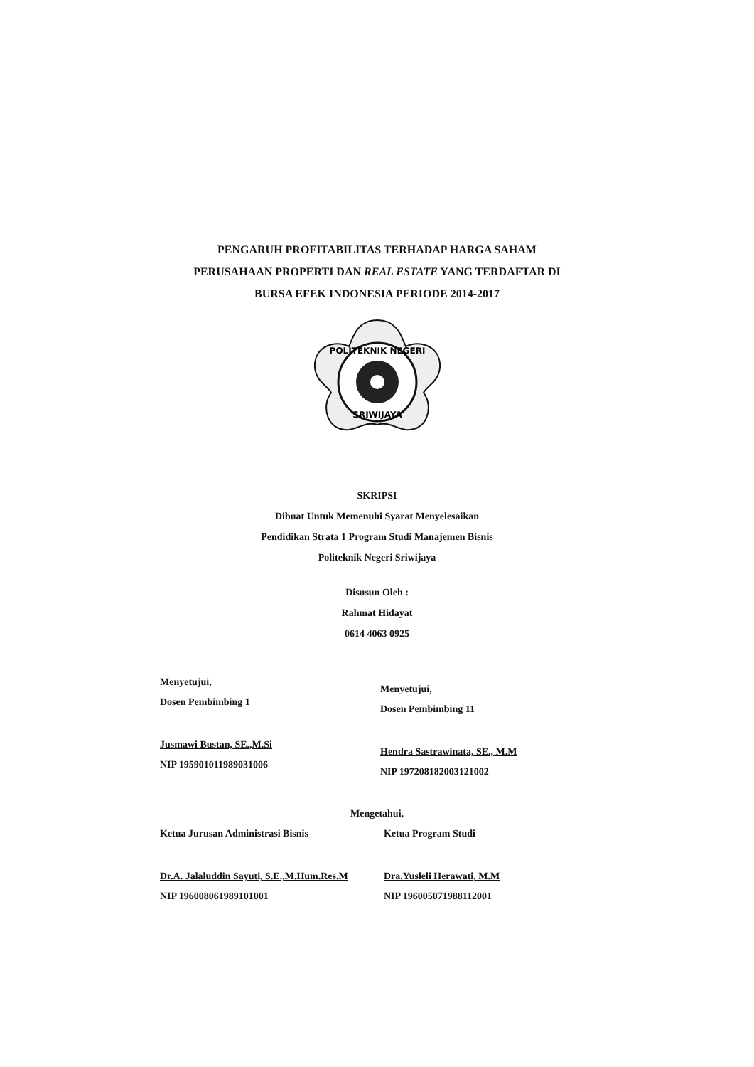PENGARUH PROFITABILITAS TERHADAP HARGA SAHAM
PERUSAHAAN PROPERTI DAN REAL ESTATE YANG TERDAFTAR DI
BURSA EFEK INDONESIA PERIODE 2014-2017
POLITEKNIK NEGERI
SRIWIJAYA
SKRIPSI
Dibuat Untuk Memenuhi Syarat Menyelesaikan
Pendidikan Strata 1 Program Studi Manajemen Bisnis
Politeknik Negeri Sriwijaya
Disusun Oleh :
Rahmat Hidayat
0614 4063 0925
Menyetujui,
Dosen Pembimbing 1
Jusmawi Bustan, SE.,M.Si
NIP 195901011989031006
Menyetujui,
Dosen Pembimbing 11
Hendra Sastrawinata, SE., M.M
NIP 197208182003121002
Mengetahui,
Ketua Jurusan Administrasi Bisnis
Dr.A. Jalaluddin Sayuti, S.E.,M.Hum.Res.M
NIP 196008061989101001
Ketua Program Studi
Dra.Yusleli Herawati, M.M
NIP 196005071988112001